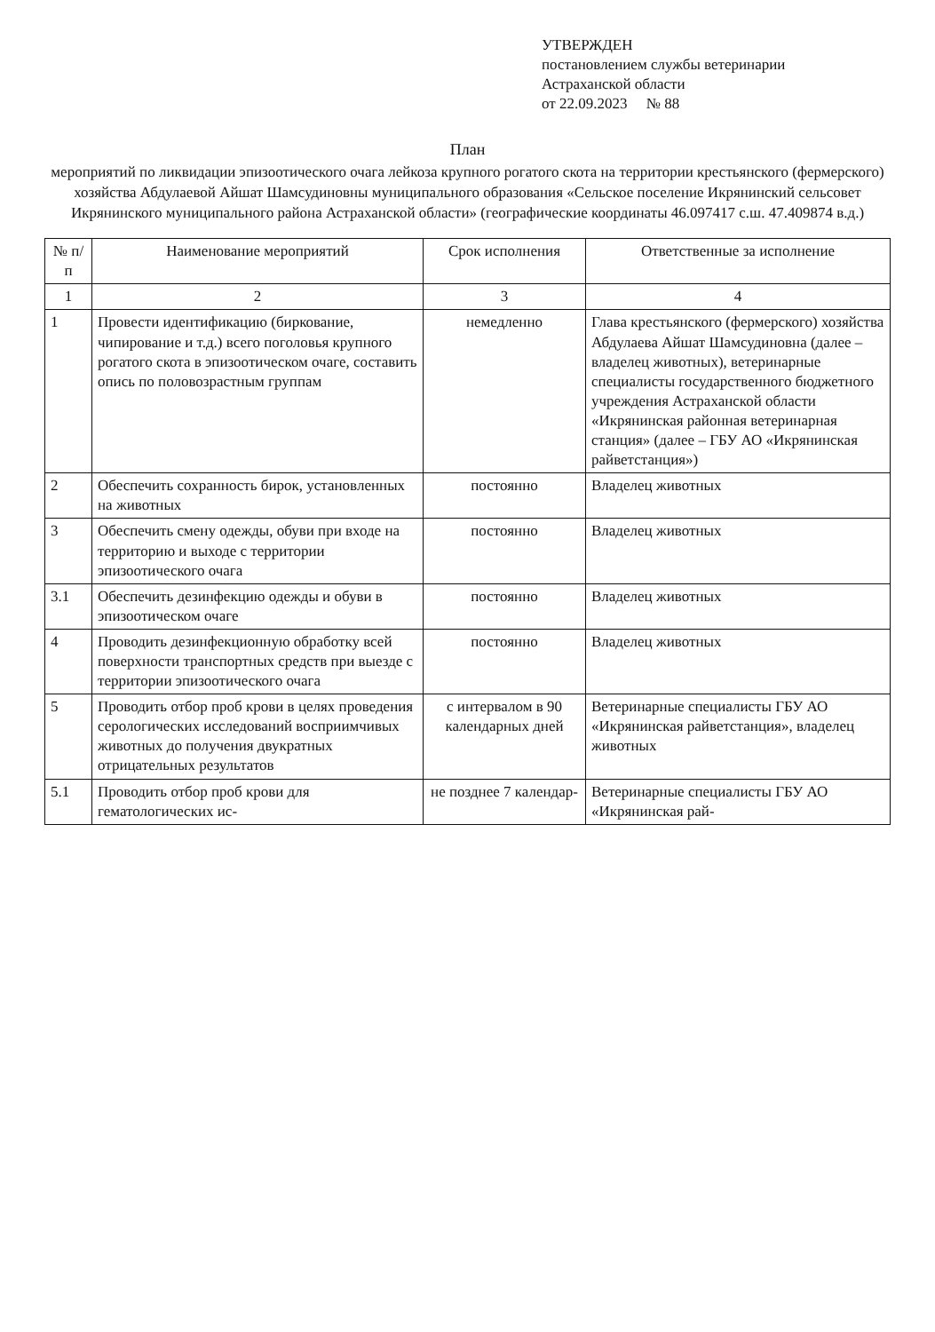УТВЕРЖДЕН
постановлением службы ветеринарии
Астраханской области
от 22.09.2023 № 88
План
мероприятий по ликвидации эпизоотического очага лейкоза крупного рогатого скота на территории крестьянского (фермерского) хозяйства Абдулаевой Айшат Шамсудиновны муниципального образования «Сельское поселение Икрянинский сельсовет Икрянинского муниципального района Астраханской области» (географические координаты 46.097417 с.ш. 47.409874 в.д.)
| № п/п | Наименование мероприятий | Срок исполнения | Ответственные за исполнение |
| --- | --- | --- | --- |
| 1 | 2 | 3 | 4 |
| 1 | Провести идентификацию (биркование, чипирование и т.д.) всего поголовья крупного рогатого скота в эпизоотическом очаге, составить опись по половозрастным группам | немедленно | Глава крестьянского (фермерского) хозяйства Абдулаева Айшат Шамсудиновна (далее – владелец животных), ветеринарные специалисты государственного бюджетного учреждения Астраханской области «Икрянинская районная ветеринарная станция» (далее – ГБУ АО «Икрянинская райветстанция») |
| 2 | Обеспечить сохранность бирок, установленных на животных | постоянно | Владелец животных |
| 3 | Обеспечить смену одежды, обуви при входе на территорию и выходе с территории эпизоотического очага | постоянно | Владелец животных |
| 3.1 | Обеспечить дезинфекцию одежды и обуви в эпизоотическом очаге | постоянно | Владелец животных |
| 4 | Проводить дезинфекционную обработку всей поверхности транспортных средств при выезде с территории эпизоотического очага | постоянно | Владелец животных |
| 5 | Проводить отбор проб крови в целях проведения серологических исследований восприимчивых животных до получения двукратных отрицательных результатов | с интервалом в 90 календарных дней | Ветеринарные специалисты ГБУ АО «Икрянинская райветстанция», владелец животных |
| 5.1 | Проводить отбор проб крови для гематологических ис- | не позднее 7 календар- | Ветеринарные специалисты ГБУ АО «Икрянинская рай- |